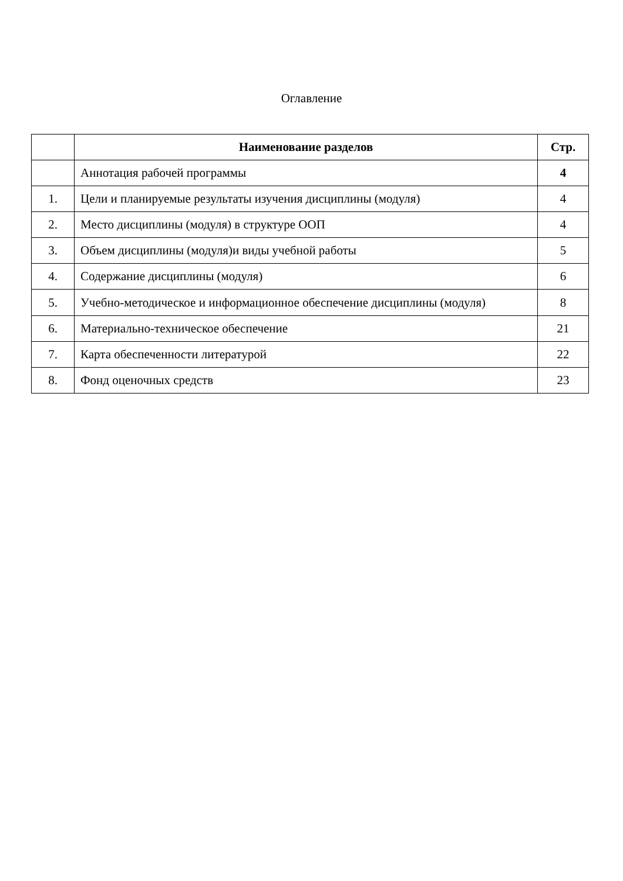Оглавление
| | Наименование разделов | Стр. |
| --- | --- | --- |
| | Аннотация рабочей программы | 4 |
| 1. | Цели и планируемые результаты изучения дисциплины (модуля) | 4 |
| 2. | Место дисциплины (модуля) в структуре ООП | 4 |
| 3. | Объем дисциплины (модуля)и виды учебной работы | 5 |
| 4. | Содержание дисциплины (модуля) | 6 |
| 5. | Учебно-методическое и информационное обеспечение дисциплины (модуля) | 8 |
| 6. | Материально-техническое обеспечение | 21 |
| 7. | Карта обеспеченности литературой | 22 |
| 8. | Фонд оценочных средств | 23 |